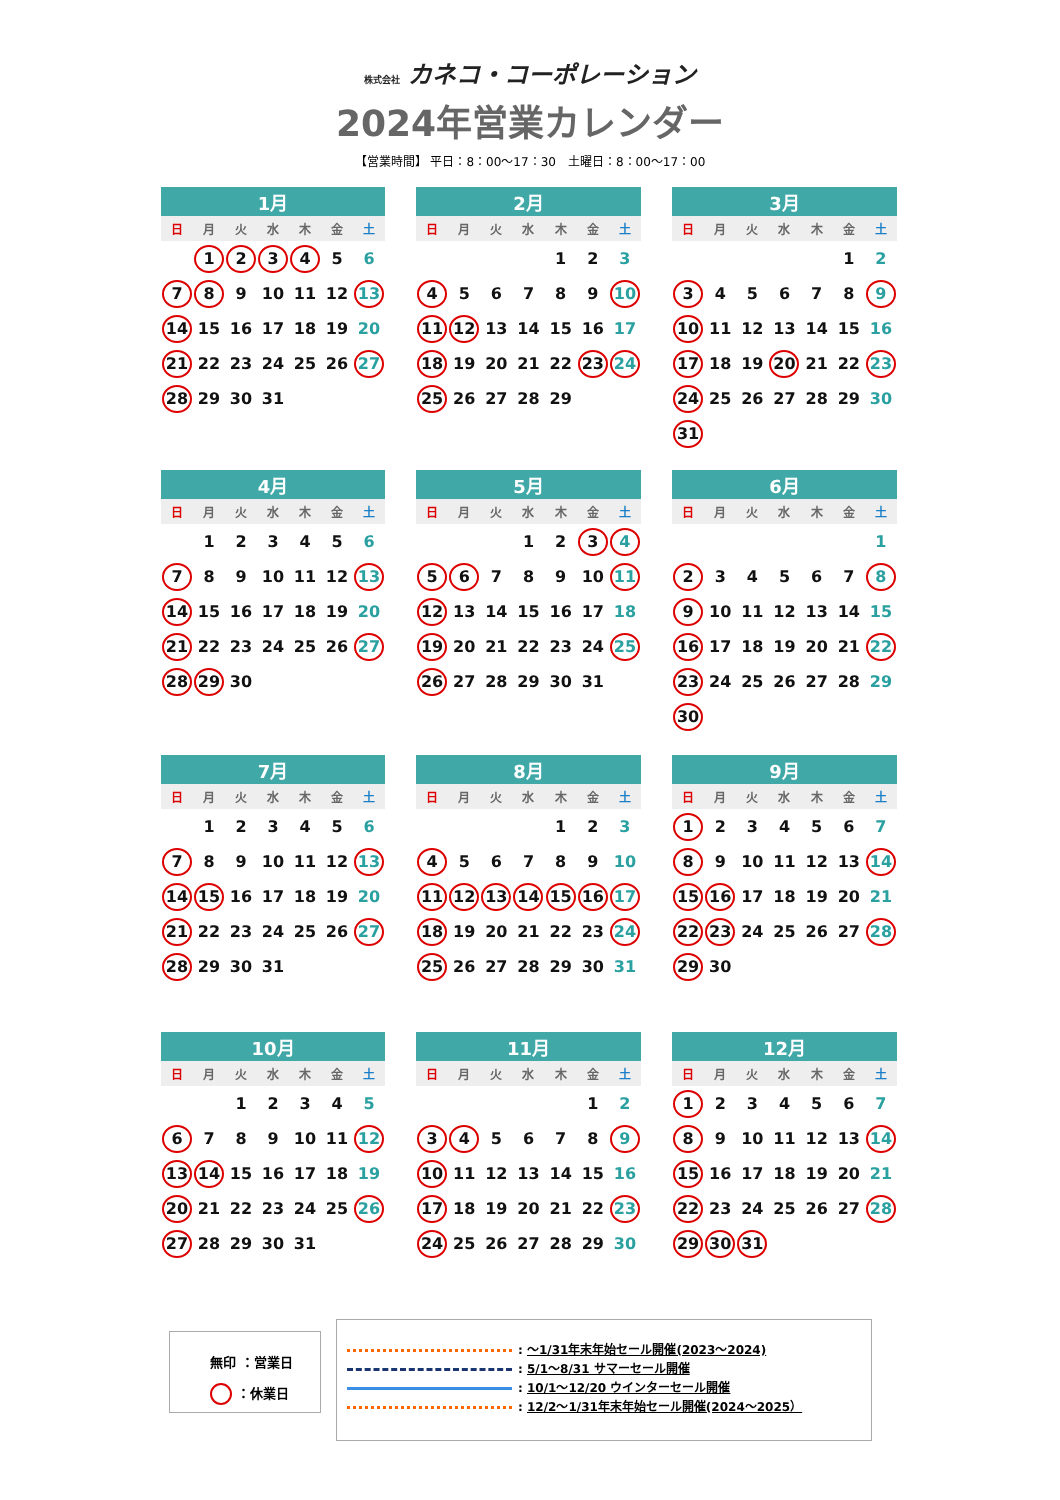株式会社 カネコ・コーポレーション
2024年営業カレンダー
【営業時間】 平日：8：00～17：30　土曜日：8：00～17：00
| 1月 | | | | | | |
| --- | --- | --- | --- | --- | --- | --- |
| 日 | 月 | 火 | 水 | 木 | 金 | 土 |
| | 1 | 2 | 3 | 4 | 5 | 6 |
| 7 | 8 | 9 | 10 | 11 | 12 | 13 |
| 14 | 15 | 16 | 17 | 18 | 19 | 20 |
| 21 | 22 | 23 | 24 | 25 | 26 | 27 |
| 28 | 29 | 30 | 31 | | | |
| 2月 | | | | | | |
| --- | --- | --- | --- | --- | --- | --- |
| 日 | 月 | 火 | 水 | 木 | 金 | 土 |
| | | | | 1 | 2 | 3 |
| 4 | 5 | 6 | 7 | 8 | 9 | 10 |
| 11 | 12 | 13 | 14 | 15 | 16 | 17 |
| 18 | 19 | 20 | 21 | 22 | 23 | 24 |
| 25 | 26 | 27 | 28 | 29 | | |
| 3月 | | | | | | |
| --- | --- | --- | --- | --- | --- | --- |
| 日 | 月 | 火 | 水 | 木 | 金 | 土 |
| | | | | | 1 | 2 |
| 3 | 4 | 5 | 6 | 7 | 8 | 9 |
| 10 | 11 | 12 | 13 | 14 | 15 | 16 |
| 17 | 18 | 19 | 20 | 21 | 22 | 23 |
| 24 | 25 | 26 | 27 | 28 | 29 | 30 |
| 31 | | | | | | |
| 4月 | | | | | | |
| --- | --- | --- | --- | --- | --- | --- |
| 日 | 月 | 火 | 水 | 木 | 金 | 土 |
| | 1 | 2 | 3 | 4 | 5 | 6 |
| 7 | 8 | 9 | 10 | 11 | 12 | 13 |
| 14 | 15 | 16 | 17 | 18 | 19 | 20 |
| 21 | 22 | 23 | 24 | 25 | 26 | 27 |
| 28 | 29 | 30 | | | | |
| 5月 | | | | | | |
| --- | --- | --- | --- | --- | --- | --- |
| 日 | 月 | 火 | 水 | 木 | 金 | 土 |
| | | | 1 | 2 | 3 | 4 |
| 5 | 6 | 7 | 8 | 9 | 10 | 11 |
| 12 | 13 | 14 | 15 | 16 | 17 | 18 |
| 19 | 20 | 21 | 22 | 23 | 24 | 25 |
| 26 | 27 | 28 | 29 | 30 | 31 | |
| 6月 | | | | | | |
| --- | --- | --- | --- | --- | --- | --- |
| 日 | 月 | 火 | 水 | 木 | 金 | 土 |
| | | | | | | 1 |
| 2 | 3 | 4 | 5 | 6 | 7 | 8 |
| 9 | 10 | 11 | 12 | 13 | 14 | 15 |
| 16 | 17 | 18 | 19 | 20 | 21 | 22 |
| 23 | 24 | 25 | 26 | 27 | 28 | 29 |
| 30 | | | | | | |
| 7月 | | | | | | |
| --- | --- | --- | --- | --- | --- | --- |
| 日 | 月 | 火 | 水 | 木 | 金 | 土 |
| | 1 | 2 | 3 | 4 | 5 | 6 |
| 7 | 8 | 9 | 10 | 11 | 12 | 13 |
| 14 | 15 | 16 | 17 | 18 | 19 | 20 |
| 21 | 22 | 23 | 24 | 25 | 26 | 27 |
| 28 | 29 | 30 | 31 | | | |
| 8月 | | | | | | |
| --- | --- | --- | --- | --- | --- | --- |
| 日 | 月 | 火 | 水 | 木 | 金 | 土 |
| | | | | 1 | 2 | 3 |
| 4 | 5 | 6 | 7 | 8 | 9 | 10 |
| 11 | 12 | 13 | 14 | 15 | 16 | 17 |
| 18 | 19 | 20 | 21 | 22 | 23 | 24 |
| 25 | 26 | 27 | 28 | 29 | 30 | 31 |
| 9月 | | | | | | |
| --- | --- | --- | --- | --- | --- | --- |
| 日 | 月 | 火 | 水 | 木 | 金 | 土 |
| 1 | 2 | 3 | 4 | 5 | 6 | 7 |
| 8 | 9 | 10 | 11 | 12 | 13 | 14 |
| 15 | 16 | 17 | 18 | 19 | 20 | 21 |
| 22 | 23 | 24 | 25 | 26 | 27 | 28 |
| 29 | 30 | | | | | |
| 10月 | | | | | | |
| --- | --- | --- | --- | --- | --- | --- |
| 日 | 月 | 火 | 水 | 木 | 金 | 土 |
| | | 1 | 2 | 3 | 4 | 5 |
| 6 | 7 | 8 | 9 | 10 | 11 | 12 |
| 13 | 14 | 15 | 16 | 17 | 18 | 19 |
| 20 | 21 | 22 | 23 | 24 | 25 | 26 |
| 27 | 28 | 29 | 30 | 31 | | |
| 11月 | | | | | | |
| --- | --- | --- | --- | --- | --- | --- |
| 日 | 月 | 火 | 水 | 木 | 金 | 土 |
| | | | | | 1 | 2 |
| 3 | 4 | 5 | 6 | 7 | 8 | 9 |
| 10 | 11 | 12 | 13 | 14 | 15 | 16 |
| 17 | 18 | 19 | 20 | 21 | 22 | 23 |
| 24 | 25 | 26 | 27 | 28 | 29 | 30 |
| 12月 | | | | | | |
| --- | --- | --- | --- | --- | --- | --- |
| 日 | 月 | 火 | 水 | 木 | 金 | 土 |
| 1 | 2 | 3 | 4 | 5 | 6 | 7 |
| 8 | 9 | 10 | 11 | 12 | 13 | 14 |
| 15 | 16 | 17 | 18 | 19 | 20 | 21 |
| 22 | 23 | 24 | 25 | 26 | 27 | 28 |
| 29 | 30 | 31 | | | | |
無印 ：営業日
：休業日
: ～1/31年末年始セール開催(2023～2024)
: 5/1～8/31 サマーセール開催
: 10/1～12/20 ウインターセール開催
: 12/2～1/31年末年始セール開催(2024～2025）